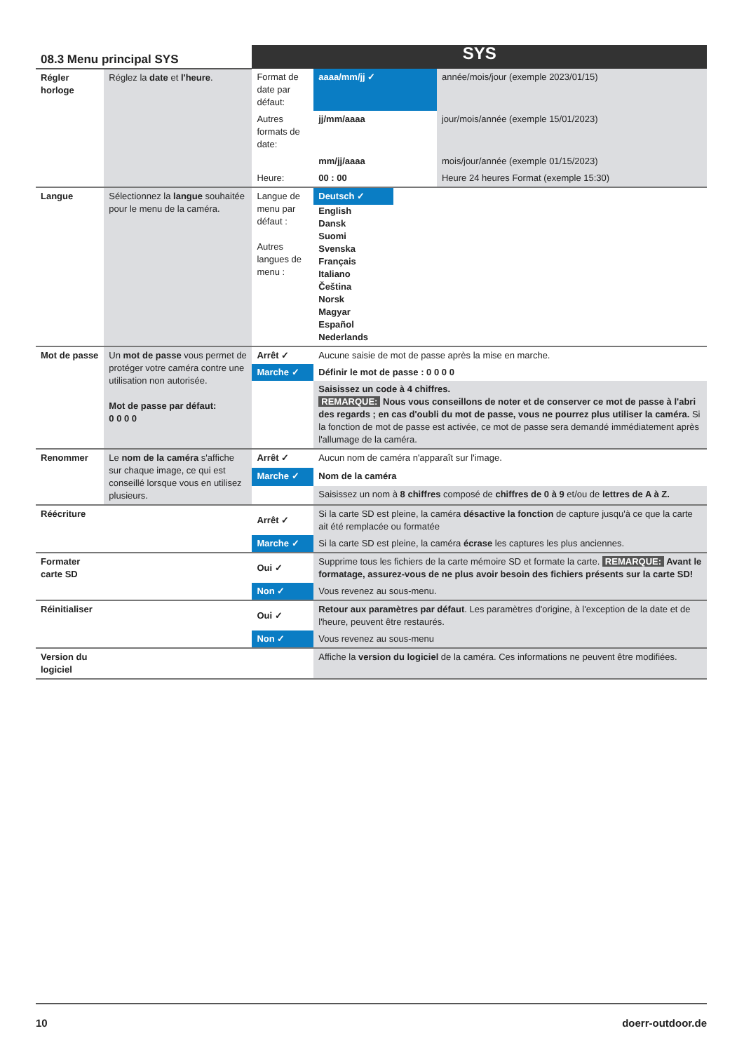| 08.3 Menu principal SYS | | SYS | | |
| --- | --- | --- | --- | --- |
| Régler horloge | Réglez la date et l'heure . | Format de date par défaut: | aaaa/mm/jj ✓ | année/mois/jour (exemple 2023/01/15) |
| | | Autres formats de date: | jj/mm/aaaa | jour/mois/année (exemple 15/01/2023) |
| | | | mm/jj/aaaa | mois/jour/année (exemple 01/15/2023) |
| | | Heure: | 00 : 00 | Heure 24 heures Format (exemple 15:30) |
| Langue | Sélectionnez la langue souhaitée pour le menu de la caméra. | Langue de menu par défaut : Autres langues de menu : | Deutsch ✓ English Dansk Suomi Svenska Français Italiano Čeština Norsk Magyar Español Nederlands | |
| Mot de passe | Un mot de passe vous permet de protéger votre caméra contre une utilisation non autorisée. Mot de passe par défaut: 0 0 0 0 | Arrêt ✓ | Aucune saisie de mot de passe après la mise en marche. | |
| | | Marche ✓ | Définir le mot de passe : 0 0 0 0 | |
| | | | Saisissez un code à 4 chiffres. REMARQUE: Nous vous conseillons de noter et de conserver ce mot de passe à l'abri des regards ; en cas d'oubli du mot de passe, vous ne pourrez plus utiliser la caméra. Si la fonction de mot de passe est activée, ce mot de passe sera demandé immédiatement après l'allumage de la caméra. | |
| Renommer | Le nom de la caméra s'affiche sur chaque image, ce qui est conseillé lorsque vous en utilisez plusieurs. | Arrêt ✓ | Aucun nom de caméra n'apparaît sur l'image. | |
| | | Marche ✓ | Nom de la caméra | |
| | | | Saisissez un nom à 8 chiffres composé de chiffres de 0 à 9 et/ou de lettres de A à Z. | |
| Réécriture | | Arrêt ✓ | Si la carte SD est pleine, la caméra désactive la fonction de capture jusqu'à ce que la carte ait été remplacée ou formatée | |
| | | Marche ✓ | Si la carte SD est pleine, la caméra écrase les captures les plus anciennes. | |
| Formater carte SD | | Oui ✓ | Supprime tous les fichiers de la carte mémoire SD et formate la carte. REMARQUE: Avant le formatage, assurez-vous de ne plus avoir besoin des fichiers présents sur la carte SD! | |
| | | Non ✓ | Vous revenez au sous-menu. | |
| Réinitialiser | | Oui ✓ | Retour aux paramètres par défaut . Les paramètres d'origine, à l'exception de la date et de l'heure, peuvent être restaurés. | |
| | | Non ✓ | Vous revenez au sous-menu | |
| Version du logiciel | | | Affiche la version du logiciel de la caméra. Ces informations ne peuvent être modifiées. | |
10 doerr-outdoor.de